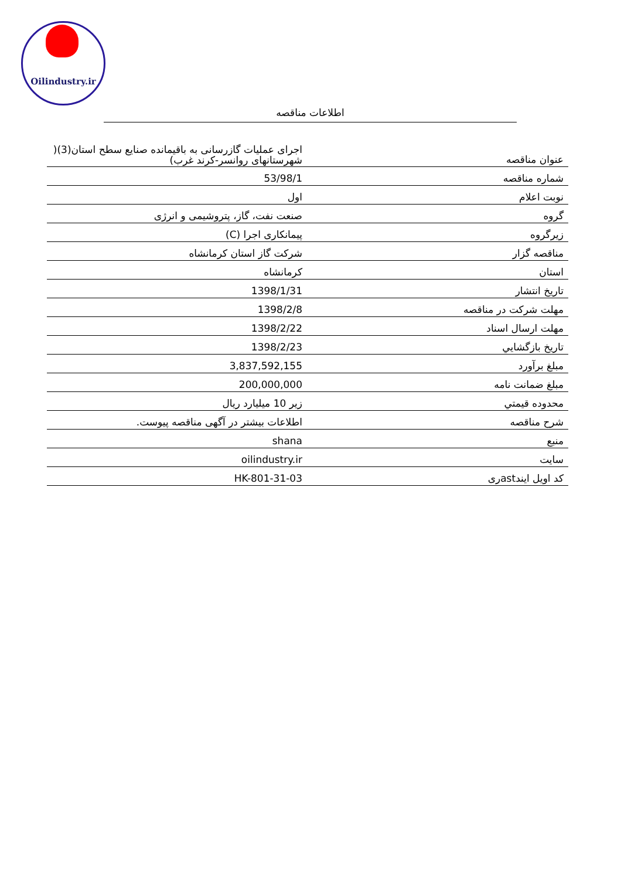Oilindustry.ir
اطلاعات مناقصه
| عنوان مناقصه | اجرای عملیات گازرسانی به باقیمانده صنایع سطح استان(3)( شهرستانهای روانسر-کرند غرب) |
| شماره مناقصه | 53/98/1 |
| نوبت اعلام | اول |
| گروه | صنعت نفت، گاز، پتروشیمی و انرژی |
| زیرگروه | پیمانکاری اجرا (C) |
| مناقصه گزار | شرکت گاز استان کرمانشاه |
| استان | کرمانشاه |
| تاریخ انتشار | 1398/1/31 |
| مهلت شرکت در مناقصه | 1398/2/8 |
| مهلت ارسال اسناد | 1398/2/22 |
| تاريخ بازگشايي | 1398/2/23 |
| مبلغ برآورد | 3,837,592,155 |
| مبلغ ضمانت نامه | 200,000,000 |
| محدوده قيمتي | زیر 10 میلیارد ریال |
| شرح مناقصه | اطلاعات بیشتر در آگهی مناقصه پیوست. |
| منبع | shana |
| سایت | oilindustry.ir |
| کد اویل ایندastری | HK-801-31-03 |